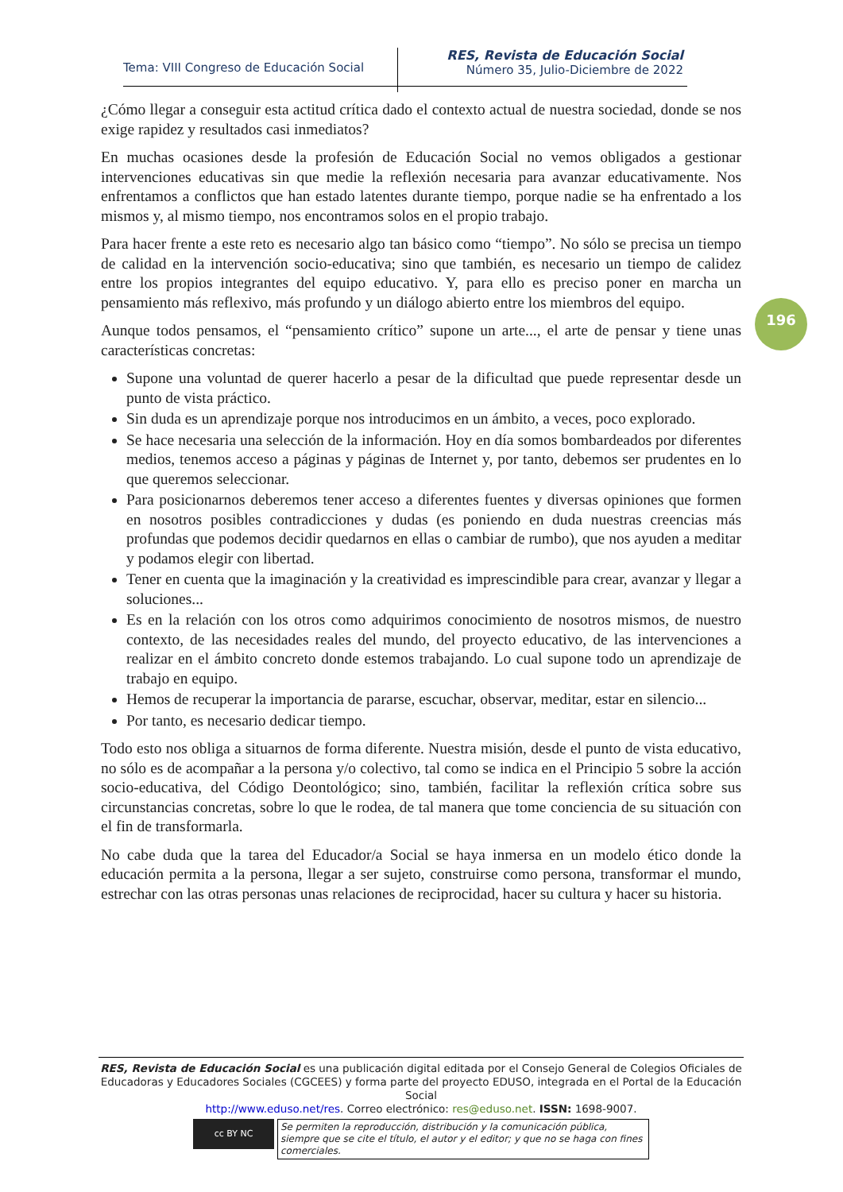Tema: VIII Congreso de Educación Social
RES, Revista de Educación Social
Número 35, Julio-Diciembre de 2022
196
¿Cómo llegar a conseguir esta actitud crítica dado el contexto actual de nuestra sociedad, donde se nos exige rapidez y resultados casi inmediatos?
En muchas ocasiones desde la profesión de Educación Social no vemos obligados a gestionar intervenciones educativas sin que medie la reflexión necesaria para avanzar educativamente. Nos enfrentamos a conflictos que han estado latentes durante tiempo, porque nadie se ha enfrentado a los mismos y, al mismo tiempo, nos encontramos solos en el propio trabajo.
Para hacer frente a este reto es necesario algo tan básico como “tiempo”. No sólo se precisa un tiempo de calidad en la intervención socio-educativa; sino que también, es necesario un tiempo de calidez entre los propios integrantes del equipo educativo. Y, para ello es preciso poner en marcha un pensamiento más reflexivo, más profundo y un diálogo abierto entre los miembros del equipo.
Aunque todos pensamos, el “pensamiento crítico” supone un arte..., el arte de pensar y tiene unas características concretas:
Supone una voluntad de querer hacerlo a pesar de la dificultad que puede representar desde un punto de vista práctico.
Sin duda es un aprendizaje porque nos introducimos en un ámbito, a veces, poco explorado.
Se hace necesaria una selección de la información. Hoy en día somos bombardeados por diferentes medios, tenemos acceso a páginas y páginas de Internet y, por tanto, debemos ser prudentes en lo que queremos seleccionar.
Para posicionarnos deberemos tener acceso a diferentes fuentes y diversas opiniones que formen en nosotros posibles contradicciones y dudas (es poniendo en duda nuestras creencias más profundas que podemos decidir quedarnos en ellas o cambiar de rumbo), que nos ayuden a meditar y podamos elegir con libertad.
Tener en cuenta que la imaginación y la creatividad es imprescindible para crear, avanzar y llegar a soluciones...
Es en la relación con los otros como adquirimos conocimiento de nosotros mismos, de nuestro contexto, de las necesidades reales del mundo, del proyecto educativo, de las intervenciones a realizar en el ámbito concreto donde estemos trabajando. Lo cual supone todo un aprendizaje de trabajo en equipo.
Hemos de recuperar la importancia de pararse, escuchar, observar, meditar, estar en silencio...
Por tanto, es necesario dedicar tiempo.
Todo esto nos obliga a situarnos de forma diferente. Nuestra misión, desde el punto de vista educativo, no sólo es de acompañar a la persona y/o colectivo, tal como se indica en el Principio 5 sobre la acción socio-educativa, del Código Deontológico; sino, también, facilitar la reflexión crítica sobre sus circunstancias concretas, sobre lo que le rodea, de tal manera que tome conciencia de su situación con el fin de transformarla.
No cabe duda que la tarea del Educador/a Social se haya inmersa en un modelo ético donde la educación permita a la persona, llegar a ser sujeto, construirse como persona, transformar el mundo, estrechar con las otras personas unas relaciones de reciprocidad, hacer su cultura y hacer su historia.
RES, Revista de Educación Social es una publicación digital editada por el Consejo General de Colegios Oficiales de Educadoras y Educadores Sociales (CGCEES) y forma parte del proyecto EDUSO, integrada en el Portal de la Educación Social
http://www.eduso.net/res. Correo electrónico: res@eduso.net. ISSN: 1698-9007.
cc BY NC
Se permiten la reproducción, distribución y la comunicación pública, siempre que se cite el título, el autor y el editor; y que no se haga con fines comerciales.